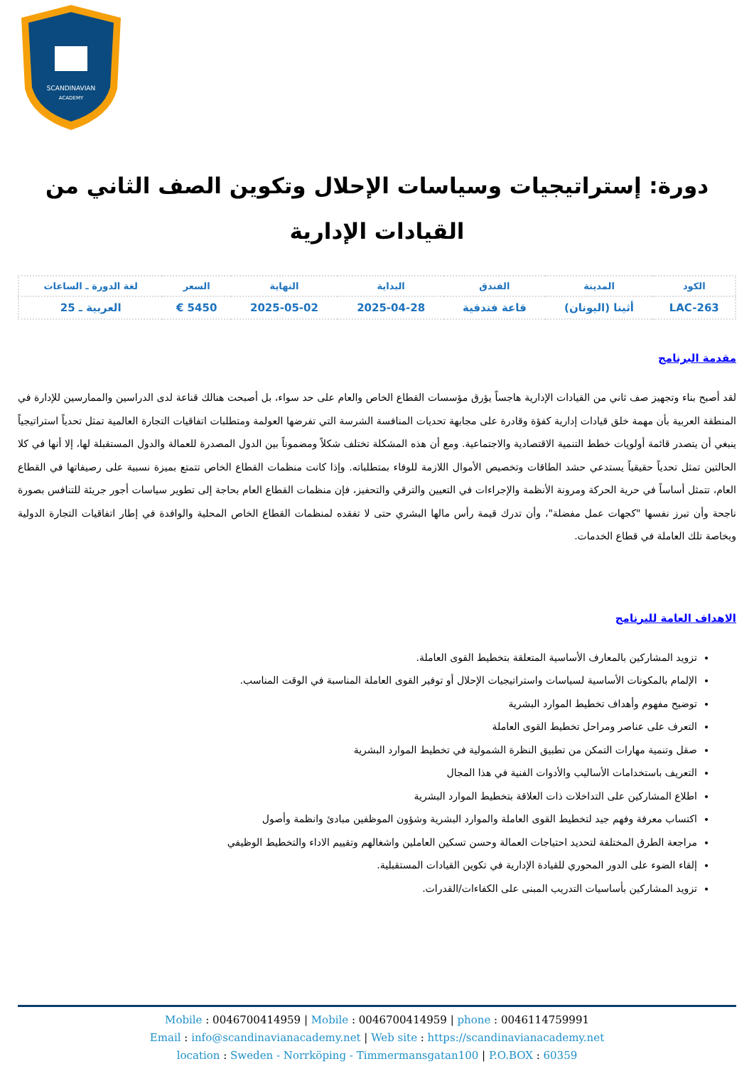SCANDINAVIAN
ACADEMY
دورة: إستراتيجيات وسياسات الإحلال وتكوين الصف الثاني من القيادات الإدارية
| الكود | المدينة | الفندق | البداية | النهاية | السعر | لغة الدورة ـ الساعات |
| --- | --- | --- | --- | --- | --- | --- |
| LAC-263 | أثينا (اليونان) | قاعة فندقية | 2025-04-28 | 2025-05-02 | 5450 € | العربية ـ 25 |
مقدمة البرنامج
لقد أصبح بناء وتجهيز صف ثاني من القيادات الإدارية هاجساً يؤرق مؤسسات القطاع الخاص والعام على حد سواء، بل أصبحت هنالك قناعة لدى الدراسين والممارسين للإدارة في المنطقة العربية بأن مهمة خلق قيادات إدارية كفؤة وقادرة على مجابهة تحديات المنافسة الشرسة التي تفرضها العولمة ومتطلبات اتفاقيات التجارة العالمية تمثل تحدياً استراتيجياً ينبغي أن يتصدر قائمة أولويات خطط التنمية الاقتصادية والاجتماعية. ومع أن هذه المشكلة تختلف شكلاً ومضموناً بين الدول المصدرة للعمالة والدول المستقبلة لها، إلا أنها في كلا الحالتين تمثل تحدياً حقيقياً يستدعي حشد الطاقات وتخصيص الأموال اللازمة للوفاء بمتطلباته. وإذا كانت منظمات القطاع الخاص تتمتع بميزة نسبية على رصيفاتها في القطاع العام، تتمثل أساساً في حرية الحركة ومرونة الأنظمة والإجراءات في التعيين والترقي والتحفيز، فإن منظمات القطاع العام بحاجة إلى تطوير سياسات أجور جريئة للتنافس بصورة ناجحة وأن تبرز نفسها "كجهات عمل مفضلة"، وأن تدرك قيمة رأس مالها البشري حتى لا تفقده لمنظمات القطاع الخاص المحلية والوافدة في إطار اتفاقيات التجارة الدولية وبخاصة تلك العاملة في قطاع الخدمات.
الاهداف العامة للبرنامج
تزويد المشاركين بالمعارف الأساسية المتعلقة بتخطيط القوى العاملة.
الإلمام بالمكونات الأساسية لسياسات واستراتيجيات الإحلال أو توفير القوى العاملة المناسبة في الوقت المناسب.
توضيح مفهوم وأهداف تخطيط الموارد البشرية
التعرف على عناصر ومراحل تخطيط القوى العاملة
صقل وتنمية مهارات التمكن من تطبيق النظرة الشمولية في تخطيط الموارد البشرية
التعريف باستخدامات الأساليب والأدوات الفنية في هذا المجال
اطلاع المشاركين على التداخلات ذات العلاقة بتخطيط الموارد البشرية
اكتساب معرفة وفهم جيد لتخطيط القوى العاملة والموارد البشرية وشؤون الموظفين مبادئ وانظمة وأصول
مراجعة الطرق المختلفة لتحديد احتياجات العمالة وحسن تسكين العاملين واشغالهم وتقييم الاداء والتخطيط الوظيفي
إلقاء الضوء على الدور المحوري للقيادة الإدارية في تكوين القيادات المستقبلية.
تزويد المشاركين بأساسيات التدريب المبنى على الكفاءات/القدرات.
Mobile : 0046700414959 | Mobile : 0046700414959 | phone : 0046114759991
Email : info@scandinavianacademy.net | Web site : https://scandinavianacademy.net
location : Sweden - Norrköping - Timmermansgatan100 | P.O.BOX : 60359